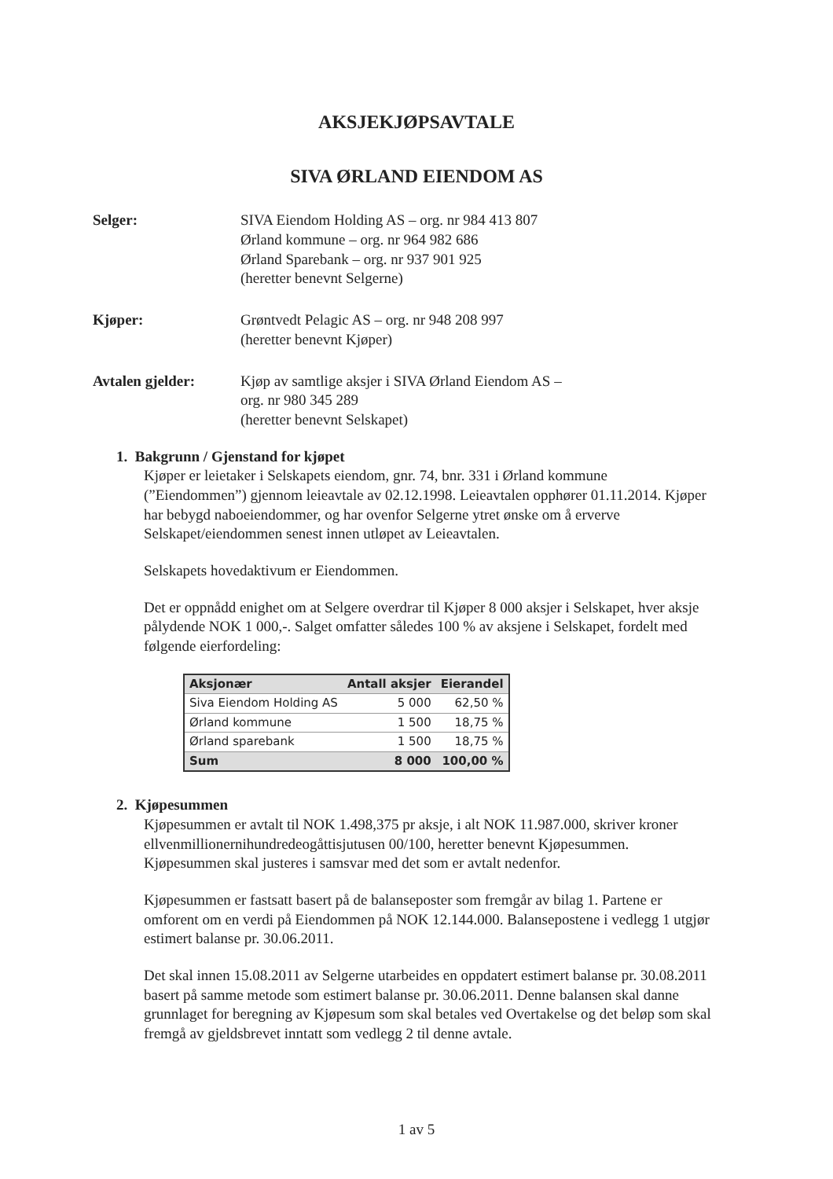AKSJEKJØPSAVTALE
SIVA ØRLAND EIENDOM AS
Selger: SIVA Eiendom Holding AS – org. nr 984 413 807
Ørland kommune – org. nr 964 982 686
Ørland Sparebank – org. nr 937 901 925
(heretter benevnt Selgerne)
Kjøper: Grøntvedt Pelagic AS – org. nr 948 208 997
(heretter benevnt Kjøper)
Avtalen gjelder: Kjøp av samtlige aksjer i SIVA Ørland Eiendom AS –
org. nr 980 345 289
(heretter benevnt Selskapet)
1. Bakgrunn / Gjenstand for kjøpet
Kjøper er leietaker i Selskapets eiendom, gnr. 74, bnr. 331 i Ørland kommune (”Eiendommen”) gjennom leieavtale av 02.12.1998. Leieavtalen opphører 01.11.2014. Kjøper har bebygd naboeiendommer, og har ovenfor Selgerne ytret ønske om å erverve Selskapet/eiendommen senest innen utløpet av Leieavtalen.
Selskapets hovedaktivum er Eiendommen.
Det er oppnådd enighet om at Selgere overdrar til Kjøper 8 000 aksjer i Selskapet, hver aksje pålydende NOK 1 000,-. Salget omfatter således 100 % av aksjene i Selskapet, fordelt med følgende eierfordeling:
| Aksjonær | Antall aksjer | Eierandel |
| --- | --- | --- |
| Siva Eiendom Holding AS | 5 000 | 62,50 % |
| Ørland kommune | 1 500 | 18,75 % |
| Ørland sparebank | 1 500 | 18,75 % |
| Sum | 8 000 | 100,00 % |
2. Kjøpesummen
Kjøpesummen er avtalt til NOK 1.498,375 pr aksje, i alt NOK 11.987.000, skriver kroner ellvenmillionernihundredeogåttisjutusen 00/100, heretter benevnt Kjøpesummen. Kjøpesummen skal justeres i samsvar med det som er avtalt nedenfor.
Kjøpesummen er fastsatt basert på de balanseposter som fremgår av bilag 1. Partene er omforent om en verdi på Eiendommen på NOK 12.144.000. Balansepostene i vedlegg 1 utgjør estimert balanse pr. 30.06.2011.
Det skal innen 15.08.2011 av Selgerne utarbeides en oppdatert estimert balanse pr. 30.08.2011 basert på samme metode som estimert balanse pr. 30.06.2011. Denne balansen skal danne grunnlaget for beregning av Kjøpesum som skal betales ved Overtakelse og det beløp som skal fremgå av gjeldsbrevet inntatt som vedlegg 2 til denne avtale.
1 av 5